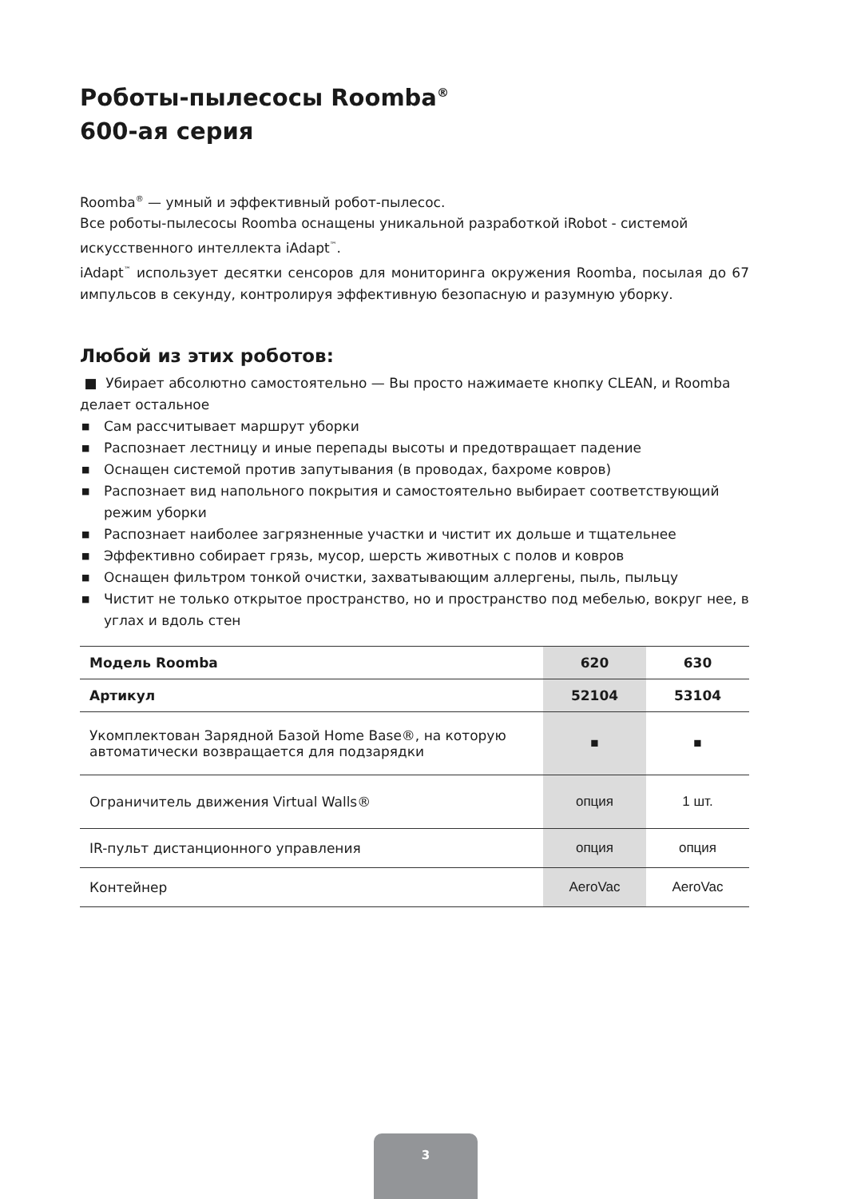Роботы-пылесосы Roomba<sup>®</sup>
600-ая серия
Roomba<sup>®</sup> — умный и эффективный робот-пылесос.
Все роботы-пылесосы Roomba оснащены уникальной разработкой iRobot - системой искусственного интеллекта iAdapt<sup>™</sup>.
iAdapt<sup>™</sup> использует десятки сенсоров для мониторинга окружения Roomba, посылая до 67 импульсов в секунду, контролируя эффективную безопасную и разумную уборку.
Любой из этих роботов:
■ Убирает абсолютно самостоятельно — Вы просто нажимаете кнопку CLEAN, и Roomba делает остальное
■ Сам рассчитывает маршрут уборки
■ Распознает лестницу и иные перепады высоты и предотвращает падение
■ Оснащен системой против запутывания (в проводах, бахроме ковров)
■ Распознает вид напольного покрытия и самостоятельно выбирает соответствующий режим уборки
■ Распознает наиболее загрязненные участки и чистит их дольше и тщательнее
■ Эффективно собирает грязь, мусор, шерсть животных с полов и ковров
■ Оснащен фильтром тонкой очистки, захватывающим аллергены, пыль, пыльцу
■ Чистит не только открытое пространство, но и пространство под мебелью, вокруг нее, в углах и вдоль стен
| Модель Roomba | 620 | 630 |
| --- | --- | --- |
| Артикул | 52104 | 53104 |
| Укомплектован Зарядной Базой Home Base®, на которую автоматически возвращается для подзарядки | ■ | ■ |
| Ограничитель движения Virtual Walls® | опция | 1 шт. |
| IR-пульт дистанционного управления | опция | опция |
| Контейнер | AeroVac | AeroVac |
3